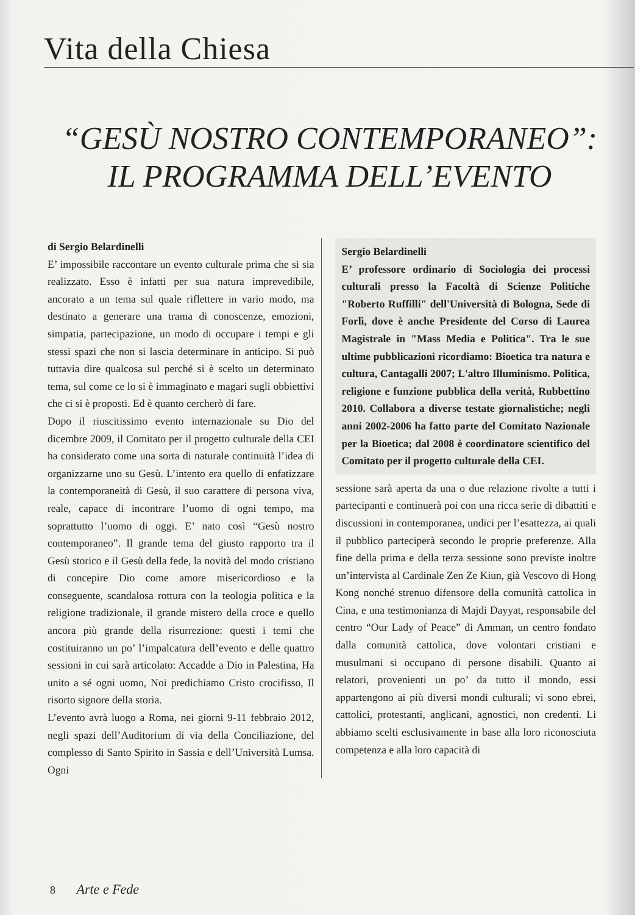Vita della Chiesa
“GESÙ NOSTRO CONTEMPORANEO”:
IL PROGRAMMA DELL’EVENTO
di Sergio Belardinelli
E’ impossibile raccontare un evento culturale prima che si sia realizzato. Esso è infatti per sua natura imprevedibile, ancorato a un tema sul quale riflettere in vario modo, ma destinato a generare una trama di conoscenze, emozioni, simpatia, partecipazione, un modo di occupare i tempi e gli stessi spazi che non si lascia determinare in anticipo. Si può tuttavia dire qualcosa sul perché si è scelto un determinato tema, sul come ce lo si è immaginato e magari sugli obbiettivi che ci si è proposti. Ed è quanto cercherò di fare.
Dopo il riuscitissimo evento internazionale su Dio del dicembre 2009, il Comitato per il progetto culturale della CEI ha considerato come una sorta di naturale continuità l’idea di organizzarne uno su Gesù. L’intento era quello di enfatizzare la contemporaneità di Gesù, il suo carattere di persona viva, reale, capace di incontrare l’uomo di ogni tempo, ma soprattutto l’uomo di oggi. E’ nato così “Gesù nostro contemporaneo”. Il grande tema del giusto rapporto tra il Gesù storico e il Gesù della fede, la novità del modo cristiano di concepire Dio come amore misericordioso e la conseguente, scandalosa rottura con la teologia politica e la religione tradizionale, il grande mistero della croce e quello ancora più grande della risurrezione: questi i temi che costituiranno un po’ l’impalcatura dell’evento e delle quattro sessioni in cui sarà articolato: Accadde a Dio in Palestina, Ha unito a sé ogni uomo, Noi predichiamo Cristo crocifisso, Il risorto signore della storia.
L’evento avrà luogo a Roma, nei giorni 9-11 febbraio 2012, negli spazi dell’Auditorium di via della Conciliazione, del complesso di Santo Spirito in Sassia e dell’Università Lumsa. Ogni
Sergio Belardinelli
E’ professore ordinario di Sociologia dei processi culturali presso la Facoltà di Scienze Politiche "Roberto Ruffilli" dell'Università di Bologna, Sede di Forlì, dove è anche Presidente del Corso di Laurea Magistrale in "Mass Media e Politica". Tra le sue ultime pubblicazioni ricordiamo: Bioetica tra natura e cultura, Cantagalli 2007; L'altro Illuminismo. Politica, religione e funzione pubblica della verità, Rubbettino 2010. Collabora a diverse testate giornalistiche; negli anni 2002-2006 ha fatto parte del Comitato Nazionale per la Bioetica; dal 2008 è coordinatore scientifico del Comitato per il progetto culturale della CEI.
sessione sarà aperta da una o due relazione rivolte a tutti i partecipanti e continuerà poi con una ricca serie di dibattiti e discussioni in contemporanea, undici per l’esattezza, ai quali il pubblico parteciperà secondo le proprie preferenze. Alla fine della prima e della terza sessione sono previste inoltre un’intervista al Cardinale Zen Ze Kiun, già Vescovo di Hong Kong nonché strenuo difensore della comunità cattolica in Cina, e una testimonianza di Majdi Dayyat, responsabile del centro “Our Lady of Peace” di Amman, un centro fondato dalla comunità cattolica, dove volontari cristiani e musulmani si occupano di persone disabili. Quanto ai relatori, provenienti un po’ da tutto il mondo, essi appartengono ai più diversi mondi culturali; vi sono ebrei, cattolici, protestanti, anglicani, agnostici, non credenti. Li abbiamo scelti esclusivamente in base alla loro riconosciuta competenza e alla loro capacità di
8 Arte e Fede